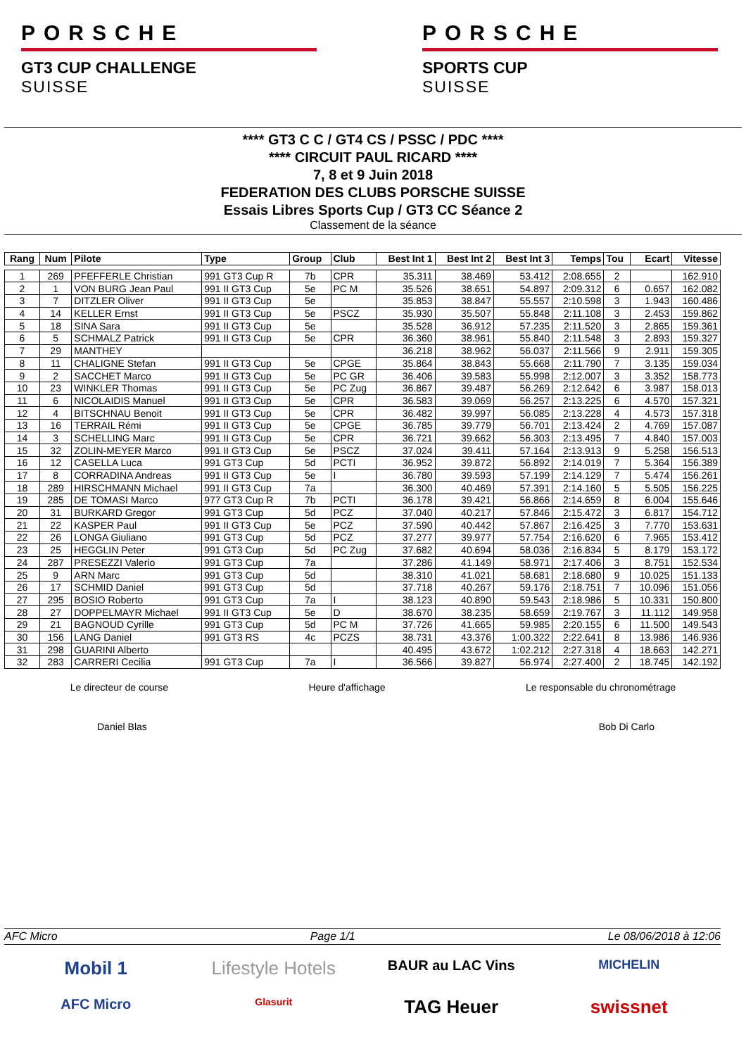PORSCHE
GT3 CUP CHALLENGE
SUISSE
PORSCHE
SPORTS CUP
SUISSE
**** GT3 C C / GT4 CS / PSSC / PDC ****
**** CIRCUIT PAUL RICARD ****
7, 8 et 9 Juin 2018
FEDERATION DES CLUBS PORSCHE SUISSE
Essais Libres Sports Cup / GT3 CC Séance 2
Classement de la séance
| Rang | Num | Pilote | Type | Group | Club | Best Int 1 | Best Int 2 | Best Int 3 | Temps | Tou | Ecart | Vitesse |
| --- | --- | --- | --- | --- | --- | --- | --- | --- | --- | --- | --- | --- |
| 1 | 269 | PFEFFERLE Christian | 991 GT3 Cup R | 7b | CPR | 35.311 | 38.469 | 53.412 | 2:08.655 | 2 | | 162.910 |
| 2 | 1 | VON BURG Jean Paul | 991 II GT3 Cup | 5e | PC M | 35.526 | 38.651 | 54.897 | 2:09.312 | 6 | 0.657 | 162.082 |
| 3 | 7 | DITZLER Oliver | 991 II GT3 Cup | 5e | | 35.853 | 38.847 | 55.557 | 2:10.598 | 3 | 1.943 | 160.486 |
| 4 | 14 | KELLER Ernst | 991 II GT3 Cup | 5e | PSCZ | 35.930 | 35.507 | 55.848 | 2:11.108 | 3 | 2.453 | 159.862 |
| 5 | 18 | SINA Sara | 991 II GT3 Cup | 5e | | 35.528 | 36.912 | 57.235 | 2:11.520 | 3 | 2.865 | 159.361 |
| 6 | 5 | SCHMALZ Patrick | 991 II GT3 Cup | 5e | CPR | 36.360 | 38.961 | 55.840 | 2:11.548 | 3 | 2.893 | 159.327 |
| 7 | 29 | MANTHEY | | | | 36.218 | 38.962 | 56.037 | 2:11.566 | 9 | 2.911 | 159.305 |
| 8 | 11 | CHALIGNE Stefan | 991 II GT3 Cup | 5e | CPGE | 35.864 | 38.843 | 55.668 | 2:11.790 | 7 | 3.135 | 159.034 |
| 9 | 2 | SACCHET Marco | 991 II GT3 Cup | 5e | PC GR | 36.406 | 39.583 | 55.998 | 2:12.007 | 3 | 3.352 | 158.773 |
| 10 | 23 | WINKLER Thomas | 991 II GT3 Cup | 5e | PC Zug | 36.867 | 39.487 | 56.269 | 2:12.642 | 6 | 3.987 | 158.013 |
| 11 | 6 | NICOLAIDIS Manuel | 991 II GT3 Cup | 5e | CPR | 36.583 | 39.069 | 56.257 | 2:13.225 | 6 | 4.570 | 157.321 |
| 12 | 4 | BITSCHNAU Benoit | 991 II GT3 Cup | 5e | CPR | 36.482 | 39.997 | 56.085 | 2:13.228 | 4 | 4.573 | 157.318 |
| 13 | 16 | TERRAIL Rémi | 991 II GT3 Cup | 5e | CPGE | 36.785 | 39.779 | 56.701 | 2:13.424 | 2 | 4.769 | 157.087 |
| 14 | 3 | SCHELLING Marc | 991 II GT3 Cup | 5e | CPR | 36.721 | 39.662 | 56.303 | 2:13.495 | 7 | 4.840 | 157.003 |
| 15 | 32 | ZOLIN-MEYER Marco | 991 II GT3 Cup | 5e | PSCZ | 37.024 | 39.411 | 57.164 | 2:13.913 | 9 | 5.258 | 156.513 |
| 16 | 12 | CASELLA Luca | 991 GT3 Cup | 5d | PCTI | 36.952 | 39.872 | 56.892 | 2:14.019 | 7 | 5.364 | 156.389 |
| 17 | 8 | CORRADINA Andreas | 991 II GT3 Cup | 5e | I | 36.780 | 39.593 | 57.199 | 2:14.129 | 7 | 5.474 | 156.261 |
| 18 | 289 | HIRSCHMANN Michael | 991 II GT3 Cup | 7a | | 36.300 | 40.469 | 57.391 | 2:14.160 | 5 | 5.505 | 156.225 |
| 19 | 285 | DE TOMASI Marco | 977 GT3 Cup R | 7b | PCTI | 36.178 | 39.421 | 56.866 | 2:14.659 | 8 | 6.004 | 155.646 |
| 20 | 31 | BURKARD Gregor | 991 GT3 Cup | 5d | PCZ | 37.040 | 40.217 | 57.846 | 2:15.472 | 3 | 6.817 | 154.712 |
| 21 | 22 | KASPER Paul | 991 II GT3 Cup | 5e | PCZ | 37.590 | 40.442 | 57.867 | 2:16.425 | 3 | 7.770 | 153.631 |
| 22 | 26 | LONGA Giuliano | 991 GT3 Cup | 5d | PCZ | 37.277 | 39.977 | 57.754 | 2:16.620 | 6 | 7.965 | 153.412 |
| 23 | 25 | HEGGLIN Peter | 991 GT3 Cup | 5d | PC Zug | 37.682 | 40.694 | 58.036 | 2:16.834 | 5 | 8.179 | 153.172 |
| 24 | 287 | PRESEZZI Valerio | 991 GT3 Cup | 7a | | 37.286 | 41.149 | 58.971 | 2:17.406 | 3 | 8.751 | 152.534 |
| 25 | 9 | ARN Marc | 991 GT3 Cup | 5d | | 38.310 | 41.021 | 58.681 | 2:18.680 | 9 | 10.025 | 151.133 |
| 26 | 17 | SCHMID Daniel | 991 GT3 Cup | 5d | | 37.718 | 40.267 | 59.176 | 2:18.751 | 7 | 10.096 | 151.056 |
| 27 | 295 | BOSIO Roberto | 991 GT3 Cup | 7a | I | 38.123 | 40.890 | 59.543 | 2:18.986 | 5 | 10.331 | 150.800 |
| 28 | 27 | DOPPELMAYR Michael | 991 II GT3 Cup | 5e | D | 38.670 | 38.235 | 58.659 | 2:19.767 | 3 | 11.112 | 149.958 |
| 29 | 21 | BAGNOUD Cyrille | 991 GT3 Cup | 5d | PC M | 37.726 | 41.665 | 59.985 | 2:20.155 | 6 | 11.500 | 149.543 |
| 30 | 156 | LANG Daniel | 991 GT3 RS | 4c | PCZS | 38.731 | 43.376 | 1:00.322 | 2:22.641 | 8 | 13.986 | 146.936 |
| 31 | 298 | GUARINI Alberto | | | | 40.495 | 43.672 | 1:02.212 | 2:27.318 | 4 | 18.663 | 142.271 |
| 32 | 283 | CARRERI Cecilia | 991 GT3 Cup | 7a | I | 36.566 | 39.827 | 56.974 | 2:27.400 | 2 | 18.745 | 142.192 |
Le directeur de course Heure d'affichage Le responsable du chronométrage
Daniel Blas Bob Di Carlo
AFC Micro Page 1/1 Le 08/06/2018 à 12:06
Mobil 1
Lifestyle Hotels
BAUR au LAC Vins
MICHELIN
AFC Micro
Glasurit
TAG Heuer
swissnet